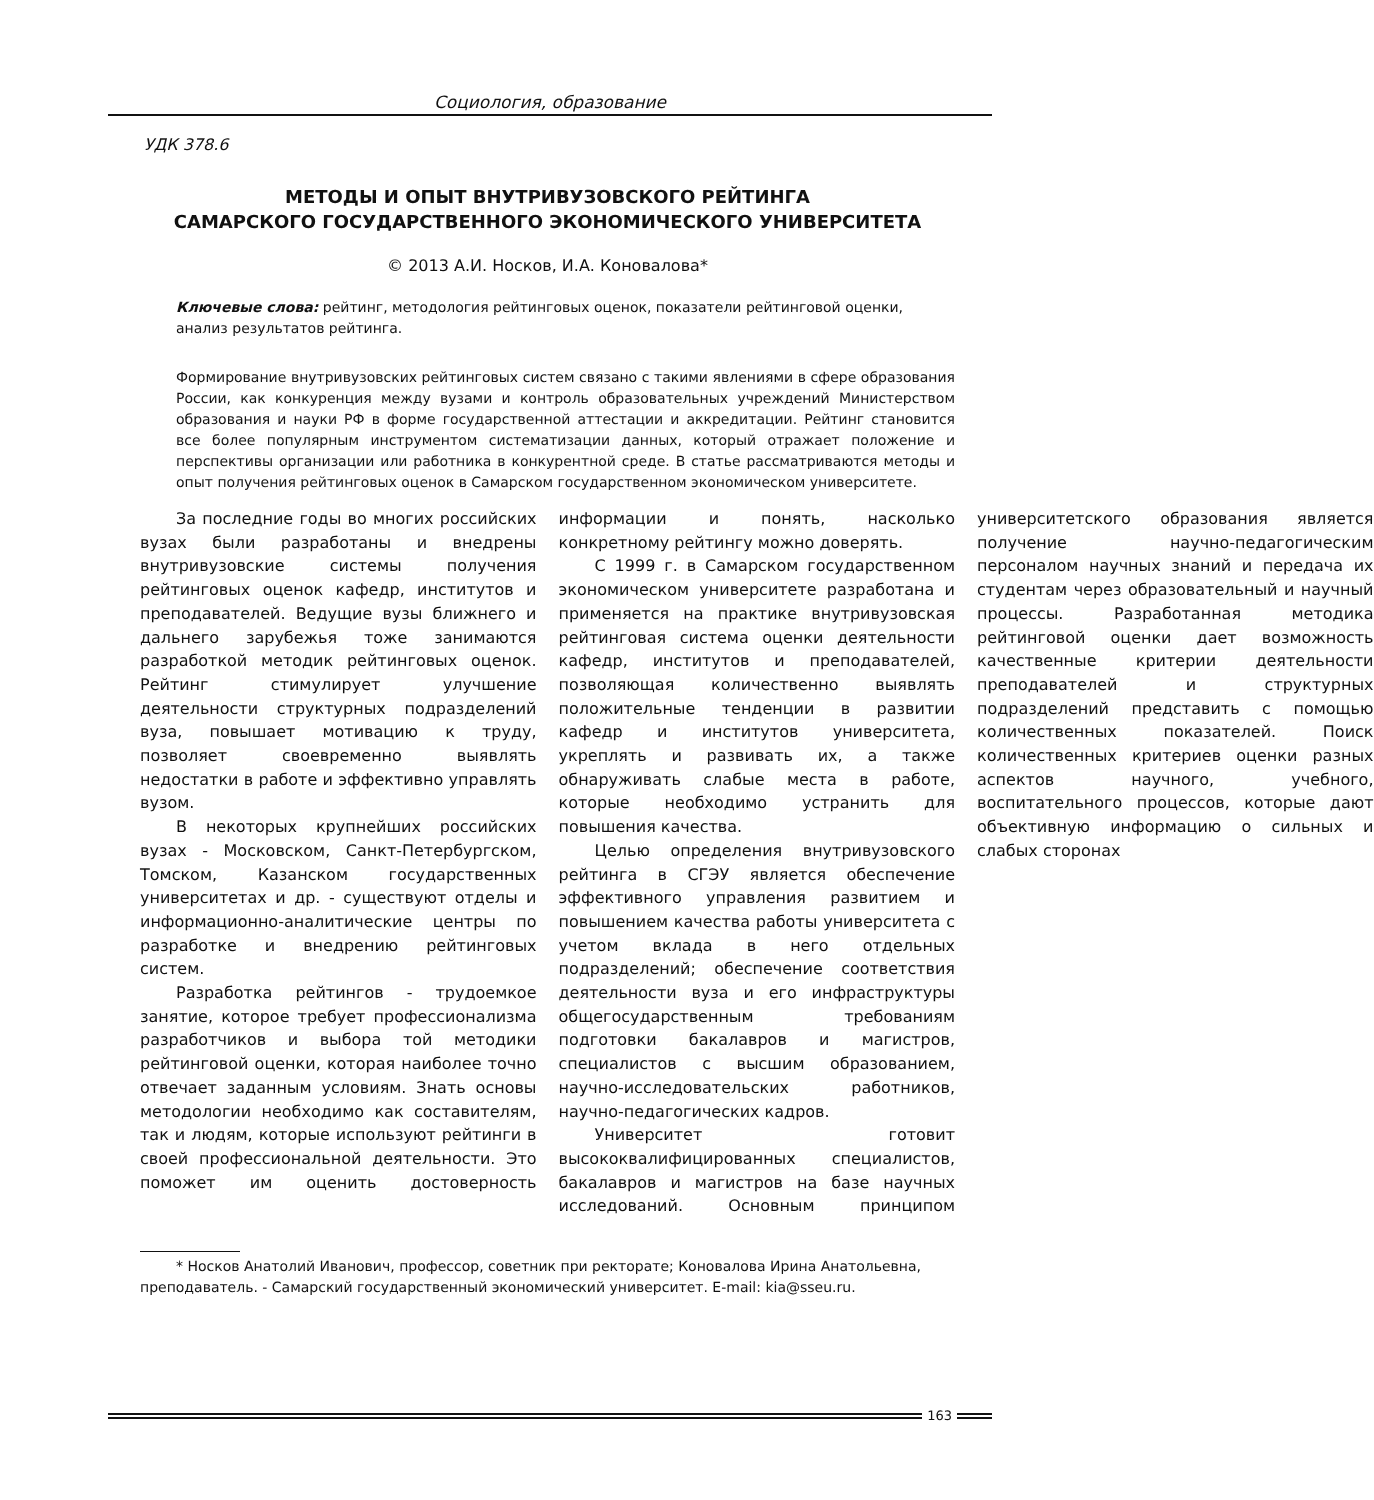Социология, образование
УДК 378.6
МЕТОДЫ И ОПЫТ ВНУТРИВУЗОВСКОГО РЕЙТИНГА
САМАРСКОГО ГОСУДАРСТВЕННОГО ЭКОНОМИЧЕСКОГО УНИВЕРСИТЕТА
© 2013 А.И. Носков, И.А. Коновалова*
Ключевые слова: рейтинг, методология рейтинговых оценок, показатели рейтинговой оценки, анализ результатов рейтинга.
Формирование внутривузовских рейтинговых систем связано с такими явлениями в сфере образования России, как конкуренция между вузами и контроль образовательных учреждений Министерством образования и науки РФ в форме государственной аттестации и аккредитации. Рейтинг становится все более популярным инструментом систематизации данных, который отражает положение и перспективы организации или работника в конкурентной среде. В статье рассматриваются методы и опыт получения рейтинговых оценок в Самарском государственном экономическом университете.
За последние годы во многих российских вузах были разработаны и внедрены внутривузовские системы получения рейтинговых оценок кафедр, институтов и преподавателей. Ведущие вузы ближнего и дальнего зарубежья тоже занимаются разработкой методик рейтинговых оценок. Рейтинг стимулирует улучшение деятельности структурных подразделений вуза, повышает мотивацию к труду, позволяет своевременно выявлять недостатки в работе и эффективно управлять вузом.
В некоторых крупнейших российских вузах - Московском, Санкт-Петербургском, Томском, Казанском государственных университетах и др. - существуют отделы и информационно-аналитические центры по разработке и внедрению рейтинговых систем.
Разработка рейтингов - трудоемкое занятие, которое требует профессионализма разработчиков и выбора той методики рейтинговой оценки, которая наиболее точно отвечает заданным условиям. Знать основы методологии необходимо как составителям, так и людям, которые используют рейтинги в своей профессиональной деятельности. Это поможет им оценить достоверность информации и понять, насколько конкретному рейтингу можно доверять.
С 1999 г. в Самарском государственном экономическом университете разработана и применяется на практике внутривузовская рейтинговая система оценки деятельности кафедр, институтов и преподавателей, позволяющая количественно выявлять положительные тенденции в развитии кафедр и институтов университета, укреплять и развивать их, а также обнаруживать слабые места в работе, которые необходимо устранить для повышения качества.
Целью определения внутривузовского рейтинга в СГЭУ является обеспечение эффективного управления развитием и повышением качества работы университета с учетом вклада в него отдельных подразделений; обеспечение соответствия деятельности вуза и его инфраструктуры общегосударственным требованиям подготовки бакалавров и магистров, специалистов с высшим образованием, научно-исследовательских работников, научно-педагогических кадров.
Университет готовит высококвалифицированных специалистов, бакалавров и магистров на базе научных исследований. Основным принципом университетского образования является получение научно-педагогическим персоналом научных знаний и передача их студентам через образовательный и научный процессы. Разработанная методика рейтинговой оценки дает возможность качественные критерии деятельности преподавателей и структурных подразделений представить с помощью количественных показателей. Поиск количественных критериев оценки разных аспектов научного, учебного, воспитательного процессов, которые дают объективную информацию о сильных и слабых сторонах
* Носков Анатолий Иванович, профессор, советник при ректорате; Коновалова Ирина Анатольевна, преподаватель. - Самарский государственный экономический университет. E-mail: kia@sseu.ru.
163